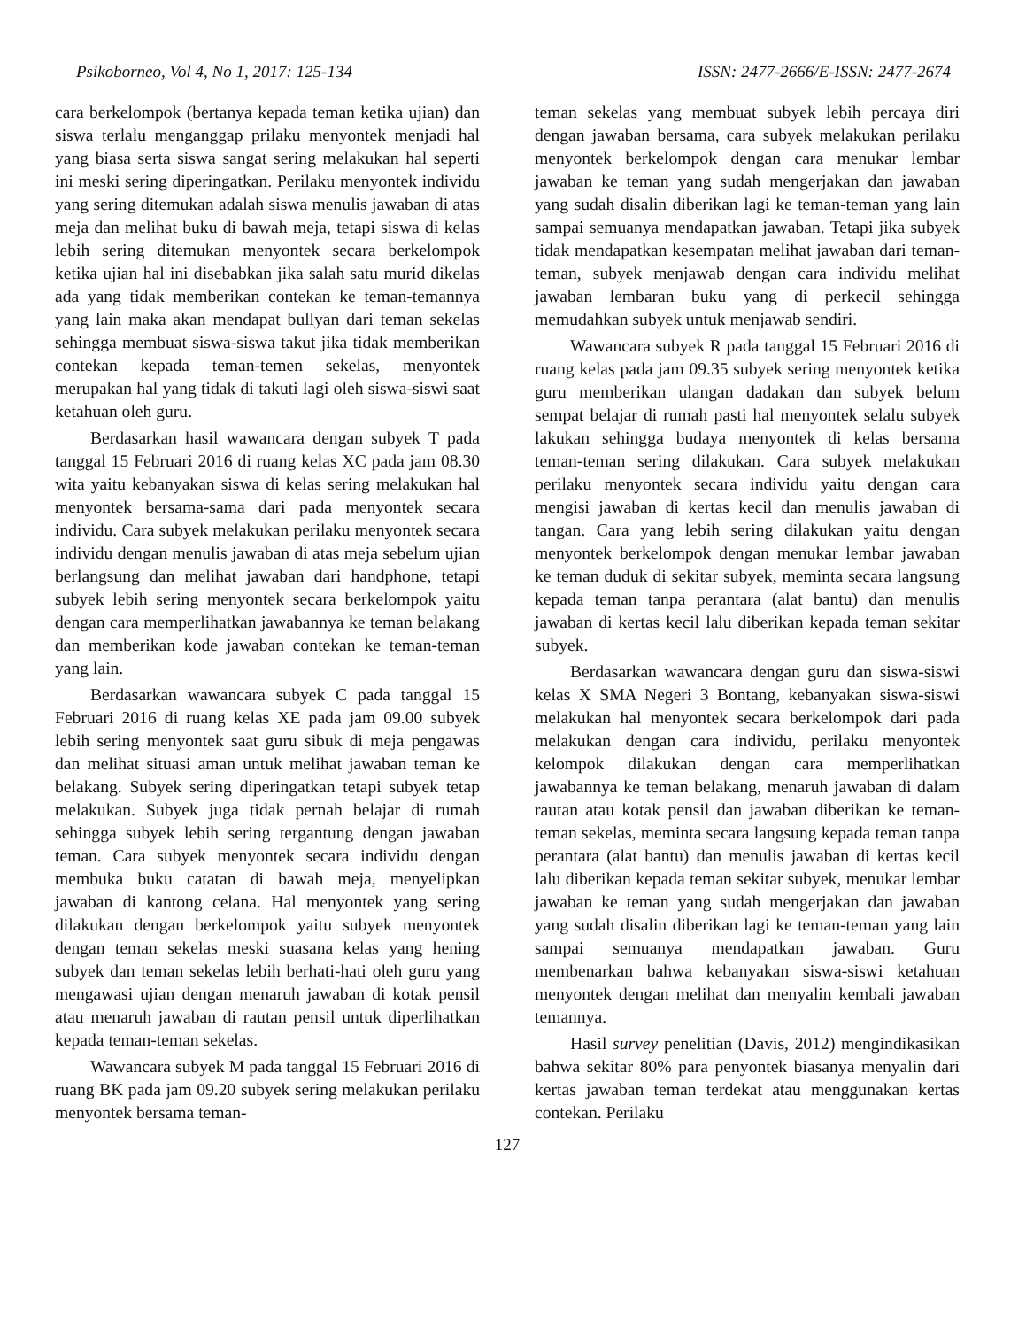Psikoborneo, Vol 4, No 1, 2017: 125-134 ISSN: 2477-2666/E-ISSN: 2477-2674
cara berkelompok (bertanya kepada teman ketika ujian) dan siswa terlalu menganggap prilaku menyontek menjadi hal yang biasa serta siswa sangat sering melakukan hal seperti ini meski sering diperingatkan. Perilaku menyontek individu yang sering ditemukan adalah siswa menulis jawaban di atas meja dan melihat buku di bawah meja, tetapi siswa di kelas lebih sering ditemukan menyontek secara berkelompok ketika ujian hal ini disebabkan jika salah satu murid dikelas ada yang tidak memberikan contekan ke teman-temannya yang lain maka akan mendapat bullyan dari teman sekelas sehingga membuat siswa-siswa takut jika tidak memberikan contekan kepada teman-temen sekelas, menyontek merupakan hal yang tidak di takuti lagi oleh siswa-siswi saat ketahuan oleh guru.
Berdasarkan hasil wawancara dengan subyek T pada tanggal 15 Februari 2016 di ruang kelas XC pada jam 08.30 wita yaitu kebanyakan siswa di kelas sering melakukan hal menyontek bersama-sama dari pada menyontek secara individu. Cara subyek melakukan perilaku menyontek secara individu dengan menulis jawaban di atas meja sebelum ujian berlangsung dan melihat jawaban dari handphone, tetapi subyek lebih sering menyontek secara berkelompok yaitu dengan cara memperlihatkan jawabannya ke teman belakang dan memberikan kode jawaban contekan ke teman-teman yang lain.
Berdasarkan wawancara subyek C pada tanggal 15 Februari 2016 di ruang kelas XE pada jam 09.00 subyek lebih sering menyontek saat guru sibuk di meja pengawas dan melihat situasi aman untuk melihat jawaban teman ke belakang. Subyek sering diperingatkan tetapi subyek tetap melakukan. Subyek juga tidak pernah belajar di rumah sehingga subyek lebih sering tergantung dengan jawaban teman. Cara subyek menyontek secara individu dengan membuka buku catatan di bawah meja, menyelipkan jawaban di kantong celana. Hal menyontek yang sering dilakukan dengan berkelompok yaitu subyek menyontek dengan teman sekelas meski suasana kelas yang hening subyek dan teman sekelas lebih berhati-hati oleh guru yang mengawasi ujian dengan menaruh jawaban di kotak pensil atau menaruh jawaban di rautan pensil untuk diperlihatkan kepada teman-teman sekelas.
Wawancara subyek M pada tanggal 15 Februari 2016 di ruang BK pada jam 09.20 subyek sering melakukan perilaku menyontek bersama teman-
teman sekelas yang membuat subyek lebih percaya diri dengan jawaban bersama, cara subyek melakukan perilaku menyontek berkelompok dengan cara menukar lembar jawaban ke teman yang sudah mengerjakan dan jawaban yang sudah disalin diberikan lagi ke teman-teman yang lain sampai semuanya mendapatkan jawaban. Tetapi jika subyek tidak mendapatkan kesempatan melihat jawaban dari teman-teman, subyek menjawab dengan cara individu melihat jawaban lembaran buku yang di perkecil sehingga memudahkan subyek untuk menjawab sendiri.
Wawancara subyek R pada tanggal 15 Februari 2016 di ruang kelas pada jam 09.35 subyek sering menyontek ketika guru memberikan ulangan dadakan dan subyek belum sempat belajar di rumah pasti hal menyontek selalu subyek lakukan sehingga budaya menyontek di kelas bersama teman-teman sering dilakukan. Cara subyek melakukan perilaku menyontek secara individu yaitu dengan cara mengisi jawaban di kertas kecil dan menulis jawaban di tangan. Cara yang lebih sering dilakukan yaitu dengan menyontek berkelompok dengan menukar lembar jawaban ke teman duduk di sekitar subyek, meminta secara langsung kepada teman tanpa perantara (alat bantu) dan menulis jawaban di kertas kecil lalu diberikan kepada teman sekitar subyek.
Berdasarkan wawancara dengan guru dan siswa-siswi kelas X SMA Negeri 3 Bontang, kebanyakan siswa-siswi melakukan hal menyontek secara berkelompok dari pada melakukan dengan cara individu, perilaku menyontek kelompok dilakukan dengan cara memperlihatkan jawabannya ke teman belakang, menaruh jawaban di dalam rautan atau kotak pensil dan jawaban diberikan ke teman-teman sekelas, meminta secara langsung kepada teman tanpa perantara (alat bantu) dan menulis jawaban di kertas kecil lalu diberikan kepada teman sekitar subyek, menukar lembar jawaban ke teman yang sudah mengerjakan dan jawaban yang sudah disalin diberikan lagi ke teman-teman yang lain sampai semuanya mendapatkan jawaban. Guru membenarkan bahwa kebanyakan siswa-siswi ketahuan menyontek dengan melihat dan menyalin kembali jawaban temannya.
Hasil survey penelitian (Davis, 2012) mengindikasikan bahwa sekitar 80% para penyontek biasanya menyalin dari kertas jawaban teman terdekat atau menggunakan kertas contekan. Perilaku
127